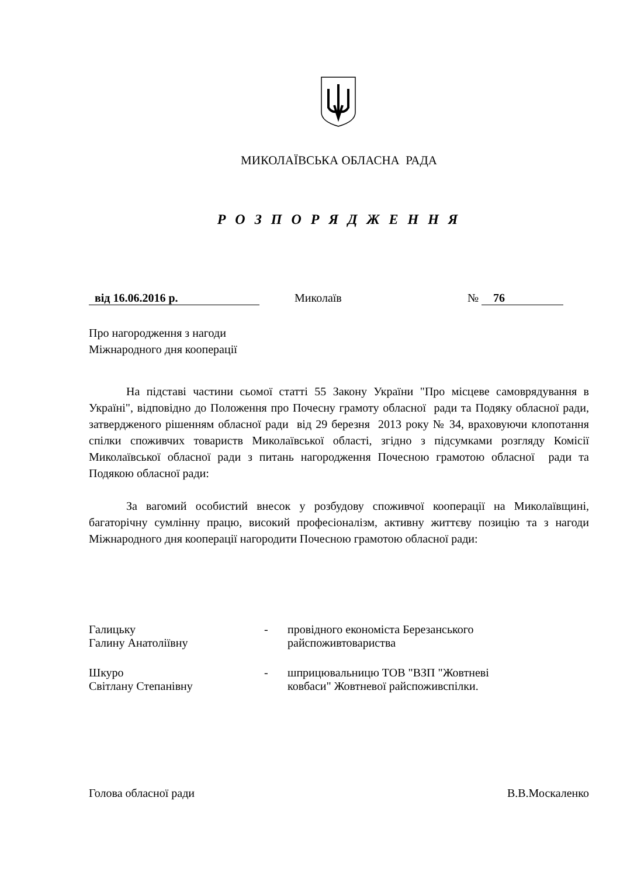МИКОЛАЇВСЬКА ОБЛАСНА РАДА
Р О З П О Р Я Д Ж Е Н Н Я
від 16.06.2016 р. Миколаїв № 76
Про нагородження з нагоди
Міжнародного дня кооперації
На підставі частини сьомої статті 55 Закону України "Про місцеве самоврядування в Україні", відповідно до Положення про Почесну грамоту обласної ради та Подяку обласної ради, затвердженого рішенням обласної ради від 29 березня 2013 року № 34, враховуючи клопотання спілки споживчих товариств Миколаївської області, згідно з підсумками розгляду Комісії Миколаївської обласної ради з питань нагородження Почесною грамотою обласної ради та Подякою обласної ради:
За вагомий особистий внесок у розбудову споживчої кооперації на Миколаївщині, багаторічну сумлінну працю, високий професіоналізм, активну життєву позицію та з нагоди Міжнародного дня кооперації нагородити Почесною грамотою обласної ради:
Галицьку
Галину Анатоліївну
- провідного економіста Березанського
райспоживтовариства
Шкуро
Світлану Степанівну
- шприцювальницю ТОВ "ВЗП "Жовтневі
ковбаси" Жовтневої райспоживспілки.
Голова обласної ради В.В.Москаленко